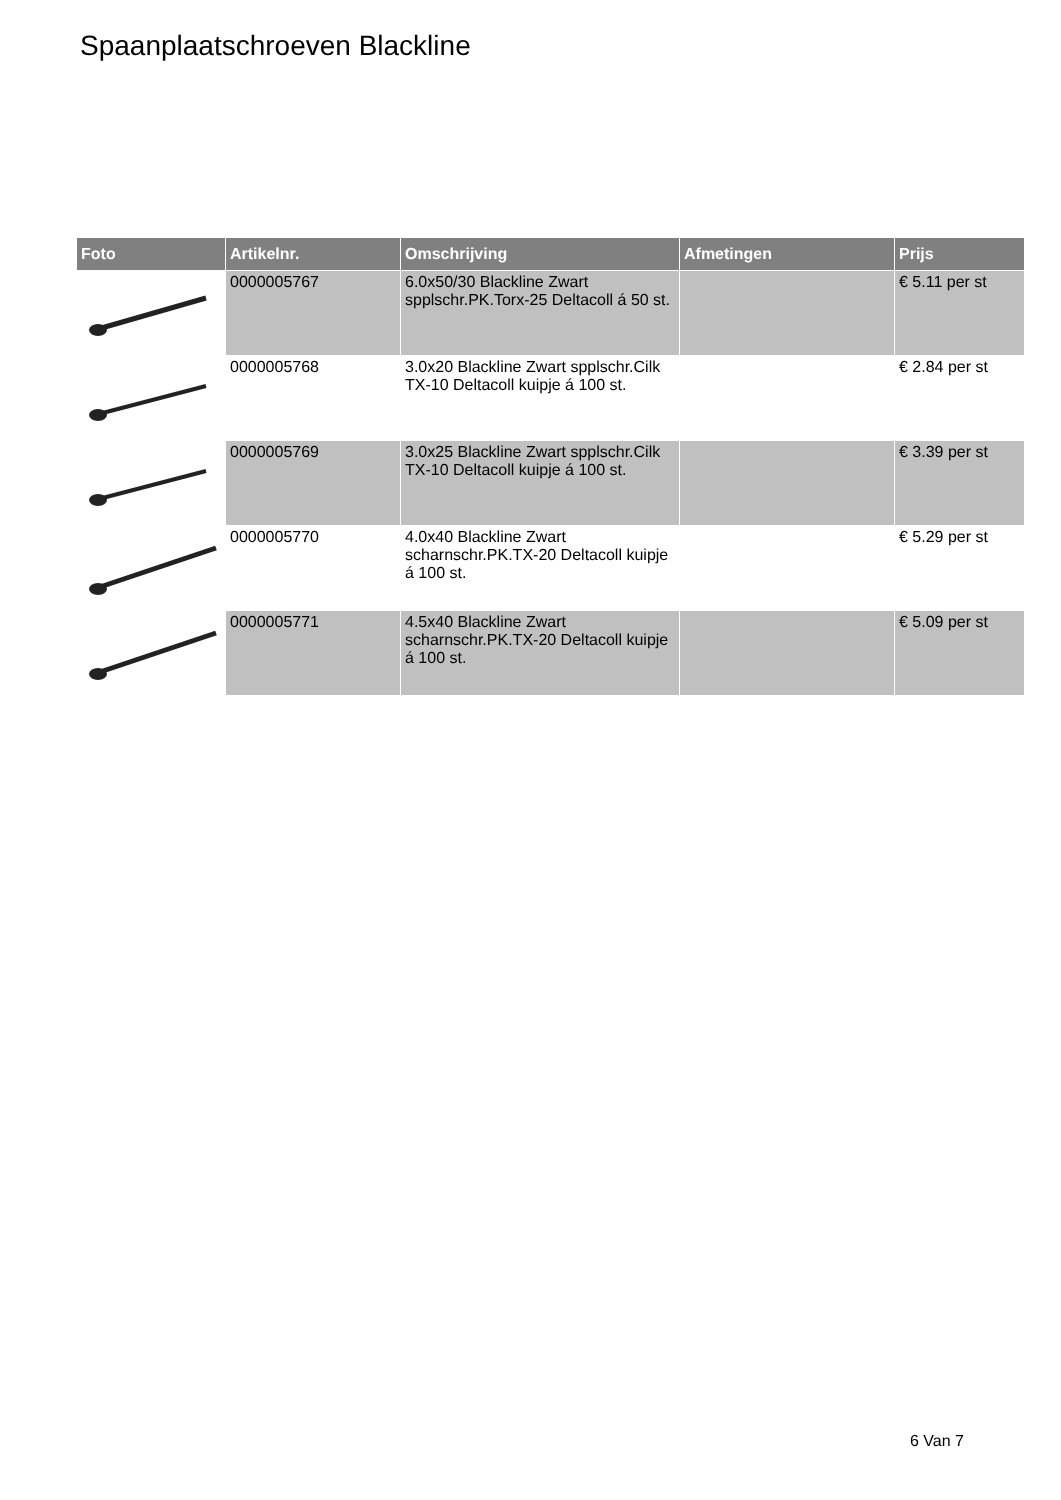Spaanplaatschroeven Blackline
| Foto | Artikelnr. | Omschrijving | Afmetingen | Prijs |
| --- | --- | --- | --- | --- |
| | 0000005767 | 6.0x50/30 Blackline Zwart spplschr.PK.Torx-25 Deltacoll á 50 st. | | € 5.11 per st |
| | 0000005768 | 3.0x20 Blackline Zwart spplschr.Cilk TX-10 Deltacoll kuipje á 100 st. | | € 2.84 per st |
| | 0000005769 | 3.0x25 Blackline Zwart spplschr.Cilk TX-10 Deltacoll kuipje á 100 st. | | € 3.39 per st |
| | 0000005770 | 4.0x40 Blackline Zwart scharnschr.PK.TX-20 Deltacoll kuipje á 100 st. | | € 5.29 per st |
| | 0000005771 | 4.5x40 Blackline Zwart scharnschr.PK.TX-20 Deltacoll kuipje á 100 st. | | € 5.09 per st |
6 Van 7